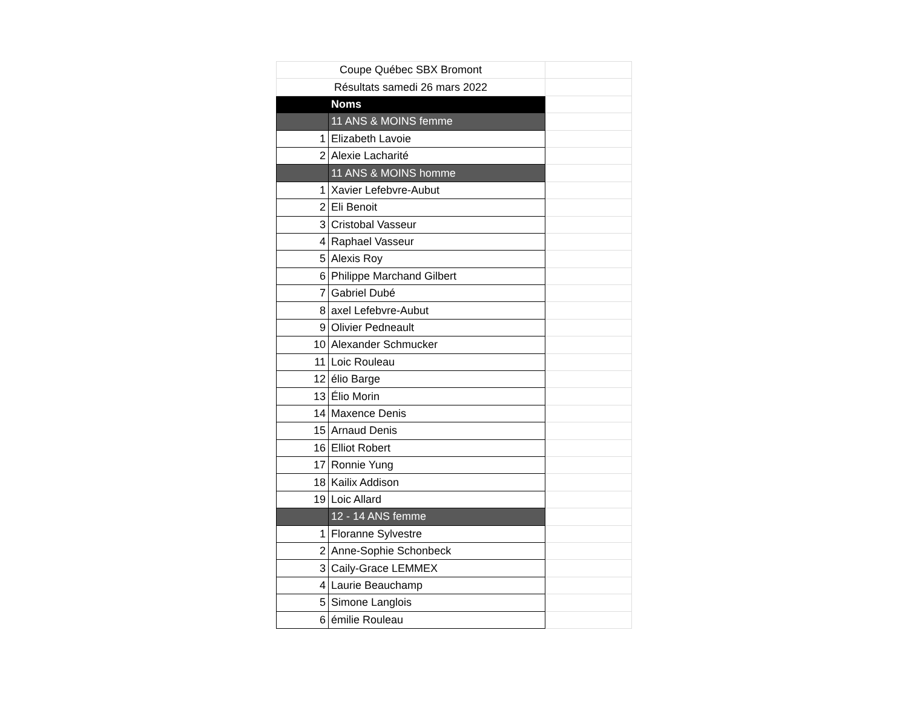| Coupe Québec SBX Bromont | | |
| Résultats samedi 26 mars 2022 | | |
| | Noms | |
| | 11 ANS & MOINS femme | |
| 1 | Elizabeth Lavoie | |
| 2 | Alexie Lacharité | |
| | 11 ANS & MOINS homme | |
| 1 | Xavier Lefebvre-Aubut | |
| 2 | Eli Benoit | |
| 3 | Cristobal Vasseur | |
| 4 | Raphael Vasseur | |
| 5 | Alexis Roy | |
| 6 | Philippe Marchand Gilbert | |
| 7 | Gabriel Dubé | |
| 8 | axel Lefebvre-Aubut | |
| 9 | Olivier Pedneault | |
| 10 | Alexander Schmucker | |
| 11 | Loic Rouleau | |
| 12 | élio Barge | |
| 13 | Élio Morin | |
| 14 | Maxence Denis | |
| 15 | Arnaud Denis | |
| 16 | Elliot Robert | |
| 17 | Ronnie Yung | |
| 18 | Kailix Addison | |
| 19 | Loic Allard | |
| | 12 - 14 ANS femme | |
| 1 | Floranne Sylvestre | |
| 2 | Anne-Sophie Schonbeck | |
| 3 | Caily-Grace LEMMEX | |
| 4 | Laurie Beauchamp | |
| 5 | Simone Langlois | |
| 6 | émilie Rouleau | |